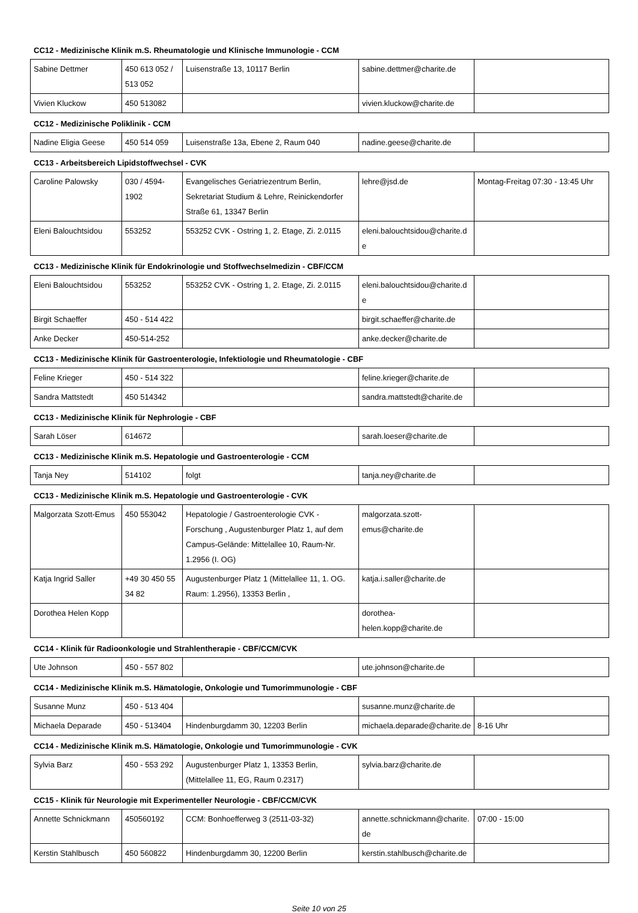CC12 - Medizinische Klinik m.S. Rheumatologie und Klinische Immunologie - CCM
| Sabine Dettmer | 450 613 052 / 513 052 | Luisenstraße 13, 10117 Berlin | sabine.dettmer@charite.de | |
| Vivien Kluckow | 450 513082 | | vivien.kluckow@charite.de | |
CC12 - Medizinische Poliklinik - CCM
| Nadine Eligia Geese | 450 514 059 | Luisenstraße 13a, Ebene 2, Raum 040 | nadine.geese@charite.de | |
CC13 - Arbeitsbereich Lipidstoffwechsel - CVK
| Caroline Palowsky | 030 / 4594-1902 | Evangelisches Geriatriezentrum Berlin, Sekretariat Studium & Lehre, Reinickendorfer Straße 61, 13347 Berlin | lehre@jsd.de | Montag-Freitag 07:30 - 13:45 Uhr |
| Eleni Balouchtsidou | 553252 | 553252 CVK - Ostring 1, 2. Etage, Zi. 2.0115 | eleni.balouchtsidou@charite.de | |
CC13 - Medizinische Klinik für Endokrinologie und Stoffwechselmedizin - CBF/CCM
| Eleni Balouchtsidou | 553252 | 553252 CVK - Ostring 1, 2. Etage, Zi. 2.0115 | eleni.balouchtsidou@charite.de | |
| Birgit Schaeffer | 450 - 514 422 | | birgit.schaeffer@charite.de | |
| Anke Decker | 450-514-252 | | anke.decker@charite.de | |
CC13 - Medizinische Klinik für Gastroenterologie, Infektiologie und Rheumatologie - CBF
| Feline Krieger | 450 - 514 322 | | feline.krieger@charite.de | |
| Sandra Mattstedt | 450 514342 | | sandra.mattstedt@charite.de | |
CC13 - Medizinische Klinik für Nephrologie - CBF
| Sarah Löser | 614672 | | sarah.loeser@charite.de | |
CC13 - Medizinische Klinik m.S. Hepatologie und Gastroenterologie - CCM
| Tanja Ney | 514102 | folgt | tanja.ney@charite.de | |
CC13 - Medizinische Klinik m.S. Hepatologie und Gastroenterologie - CVK
| Malgorzata Szott-Emus | 450 553042 | Hepatologie / Gastroenterologie CVK - Forschung , Augustenburger Platz 1, auf dem Campus-Gelände: Mittelallee 10, Raum-Nr. 1.2956 (I. OG) | malgorzata.szott-emus@charite.de | |
| Katja Ingrid Saller | +49 30 450 55 34 82 | Augustenburger Platz 1 (Mittelallee 11, 1. OG. Raum: 1.2956), 13353 Berlin , | katja.i.saller@charite.de | |
| Dorothea Helen Kopp | | | dorothea-helen.kopp@charite.de | |
CC14 - Klinik für Radioonkologie und Strahlentherapie - CBF/CCM/CVK
| Ute Johnson | 450 - 557 802 | | ute.johnson@charite.de | |
CC14 - Medizinische Klinik m.S. Hämatologie, Onkologie und Tumorimmunologie - CBF
| Susanne Munz | 450 - 513 404 | | susanne.munz@charite.de | |
| Michaela Deparade | 450 - 513404 | Hindenburgdamm 30, 12203 Berlin | michaela.deparade@charite.de | 8-16 Uhr |
CC14 - Medizinische Klinik m.S. Hämatologie, Onkologie und Tumorimmunologie - CVK
| Sylvia Barz | 450 - 553 292 | Augustenburger Platz 1, 13353 Berlin, (Mittelallee 11, EG, Raum 0.2317) | sylvia.barz@charite.de | |
CC15 - Klinik für Neurologie mit Experimenteller Neurologie - CBF/CCM/CVK
| Annette Schnickmann | 450560192 | CCM: Bonhoefferweg 3 (2511-03-32) | annette.schnickmann@charite.de | 07:00 - 15:00 |
| Kerstin Stahlbusch | 450 560822 | Hindenburgdamm 30, 12200 Berlin | kerstin.stahlbusch@charite.de | |
Seite 10 von 25